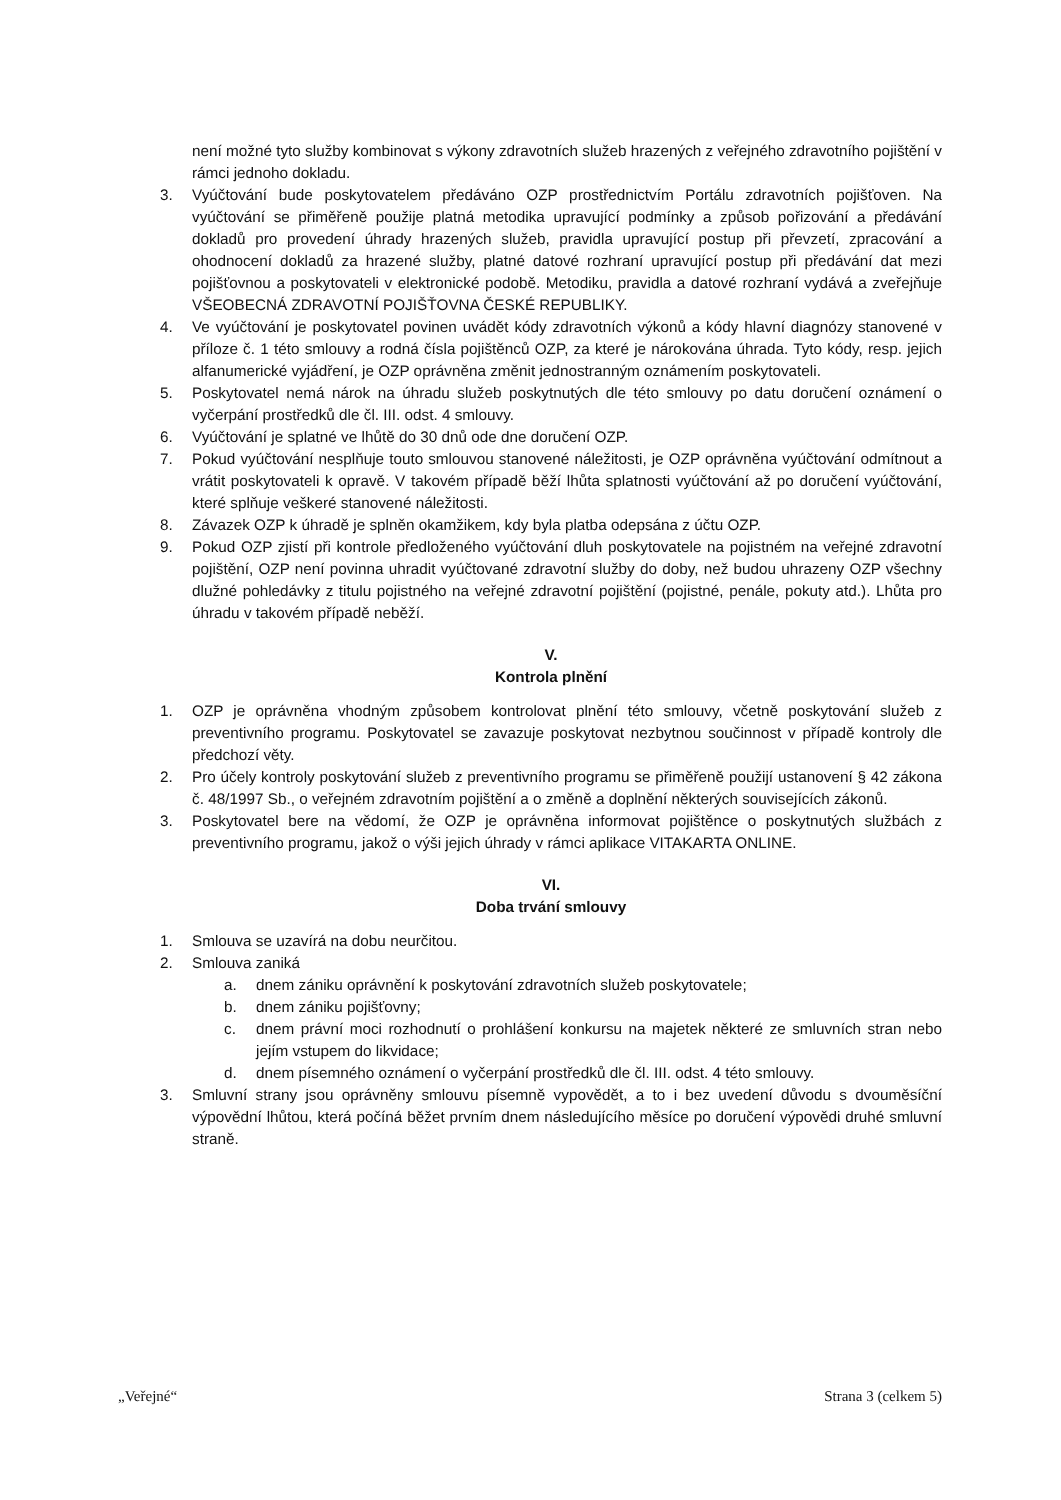není možné tyto služby kombinovat s výkony zdravotních služeb hrazených z veřejného zdravotního pojištění v rámci jednoho dokladu.
3. Vyúčtování bude poskytovatelem předáváno OZP prostřednictvím Portálu zdravotních pojišťoven. Na vyúčtování se přiměřeně použije platná metodika upravující podmínky a způsob pořizování a předávání dokladů pro provedení úhrady hrazených služeb, pravidla upravující postup při převzetí, zpracování a ohodnocení dokladů za hrazené služby, platné datové rozhraní upravující postup při předávání dat mezi pojišťovnou a poskytovateli v elektronické podobě. Metodiku, pravidla a datové rozhraní vydává a zveřejňuje VŠEOBECNÁ ZDRAVOTNÍ POJIŠŤOVNA ČESKÉ REPUBLIKY.
4. Ve vyúčtování je poskytovatel povinen uvádět kódy zdravotních výkonů a kódy hlavní diagnózy stanovené v příloze č. 1 této smlouvy a rodná čísla pojištěnců OZP, za které je nárokována úhrada. Tyto kódy, resp. jejich alfanumerické vyjádření, je OZP oprávněna změnit jednostranným oznámením poskytovateli.
5. Poskytovatel nemá nárok na úhradu služeb poskytnutých dle této smlouvy po datu doručení oznámení o vyčerpání prostředků dle čl. III. odst. 4 smlouvy.
6. Vyúčtování je splatné ve lhůtě do 30 dnů ode dne doručení OZP.
7. Pokud vyúčtování nesplňuje touto smlouvou stanovené náležitosti, je OZP oprávněna vyúčtování odmítnout a vrátit poskytovateli k opravě. V takovém případě běží lhůta splatnosti vyúčtování až po doručení vyúčtování, které splňuje veškeré stanovené náležitosti.
8. Závazek OZP k úhradě je splněn okamžikem, kdy byla platba odepsána z účtu OZP.
9. Pokud OZP zjistí při kontrole předloženého vyúčtování dluh poskytovatele na pojistném na veřejné zdravotní pojištění, OZP není povinna uhradit vyúčtované zdravotní služby do doby, než budou uhrazeny OZP všechny dlužné pohledávky z titulu pojistného na veřejné zdravotní pojištění (pojistné, penále, pokuty atd.). Lhůta pro úhradu v takovém případě neběží.
V.
Kontrola plnění
1. OZP je oprávněna vhodným způsobem kontrolovat plnění této smlouvy, včetně poskytování služeb z preventivního programu. Poskytovatel se zavazuje poskytovat nezbytnou součinnost v případě kontroly dle předchozí věty.
2. Pro účely kontroly poskytování služeb z preventivního programu se přiměřeně použijí ustanovení § 42 zákona č. 48/1997 Sb., o veřejném zdravotním pojištění a o změně a doplnění některých souvisejících zákonů.
3. Poskytovatel bere na vědomí, že OZP je oprávněna informovat pojištěnce o poskytnutých službách z preventivního programu, jakož o výši jejich úhrady v rámci aplikace VITAKARTA ONLINE.
VI.
Doba trvání smlouvy
1. Smlouva se uzavírá na dobu neurčitou.
2. Smlouva zaniká
a. dnem zániku oprávnění k poskytování zdravotních služeb poskytovatele;
b. dnem zániku pojišťovny;
c. dnem právní moci rozhodnutí o prohlášení konkursu na majetek některé ze smluvních stran nebo jejím vstupem do likvidace;
d. dnem písemného oznámení o vyčerpání prostředků dle čl. III. odst. 4 této smlouvy.
3. Smluvní strany jsou oprávněny smlouvu písemně vypovědět, a to i bez uvedení důvodu s dvouměsíční výpovědní lhůtou, která počíná běžet prvním dnem následujícího měsíce po doručení výpovědi druhé smluvní straně.
„Veřejné“ Strana 3 (celkem 5)